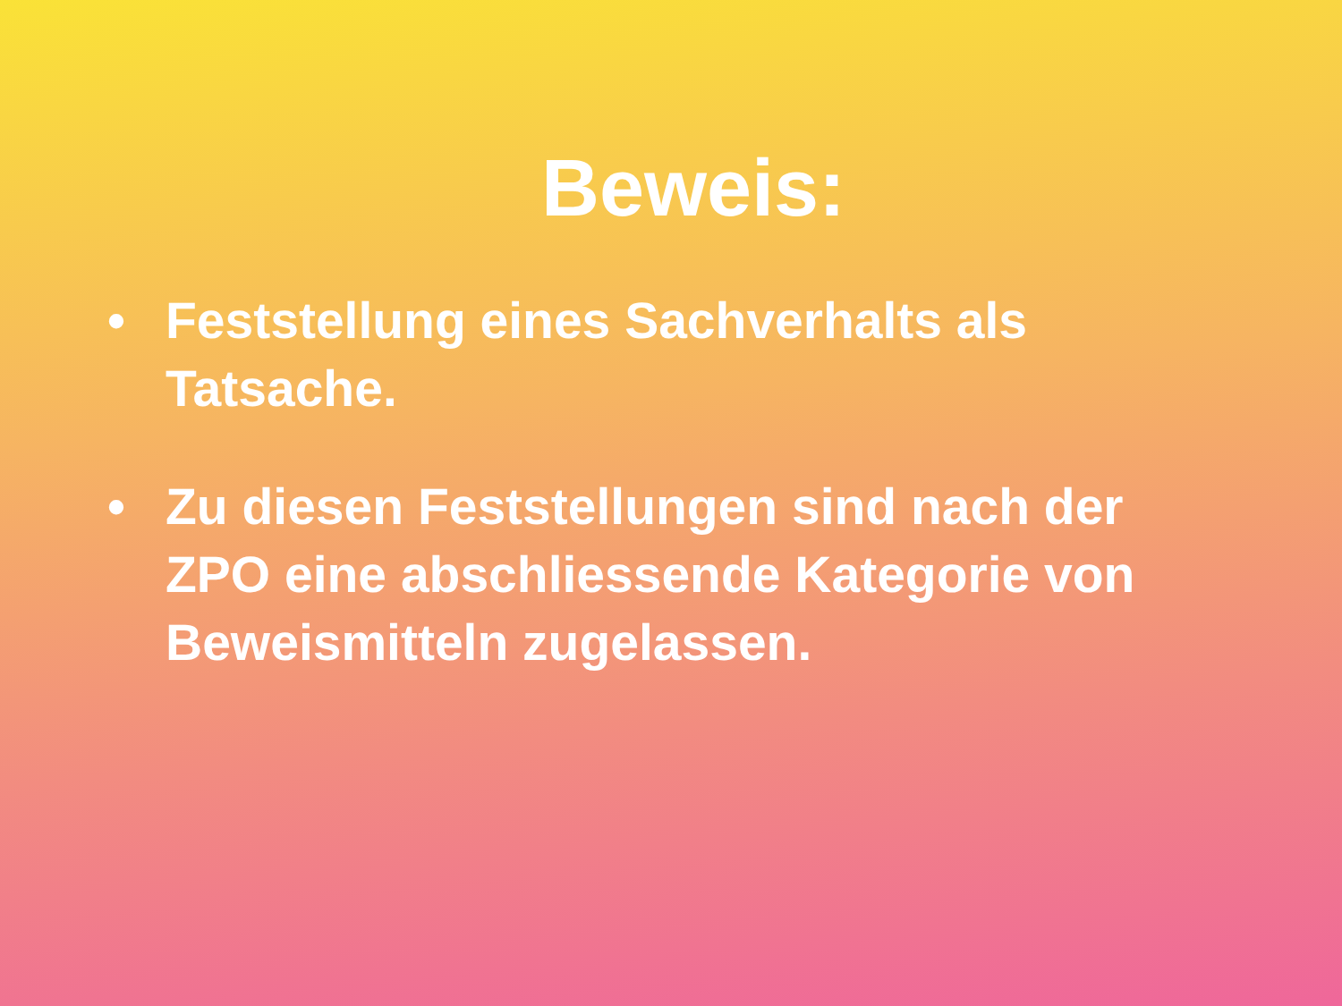Beweis:
• Feststellung eines Sachverhalts als Tatsache.
• Zu diesen Feststellungen sind nach der ZPO eine abschliessende Kategorie von Beweismitteln zugelassen.